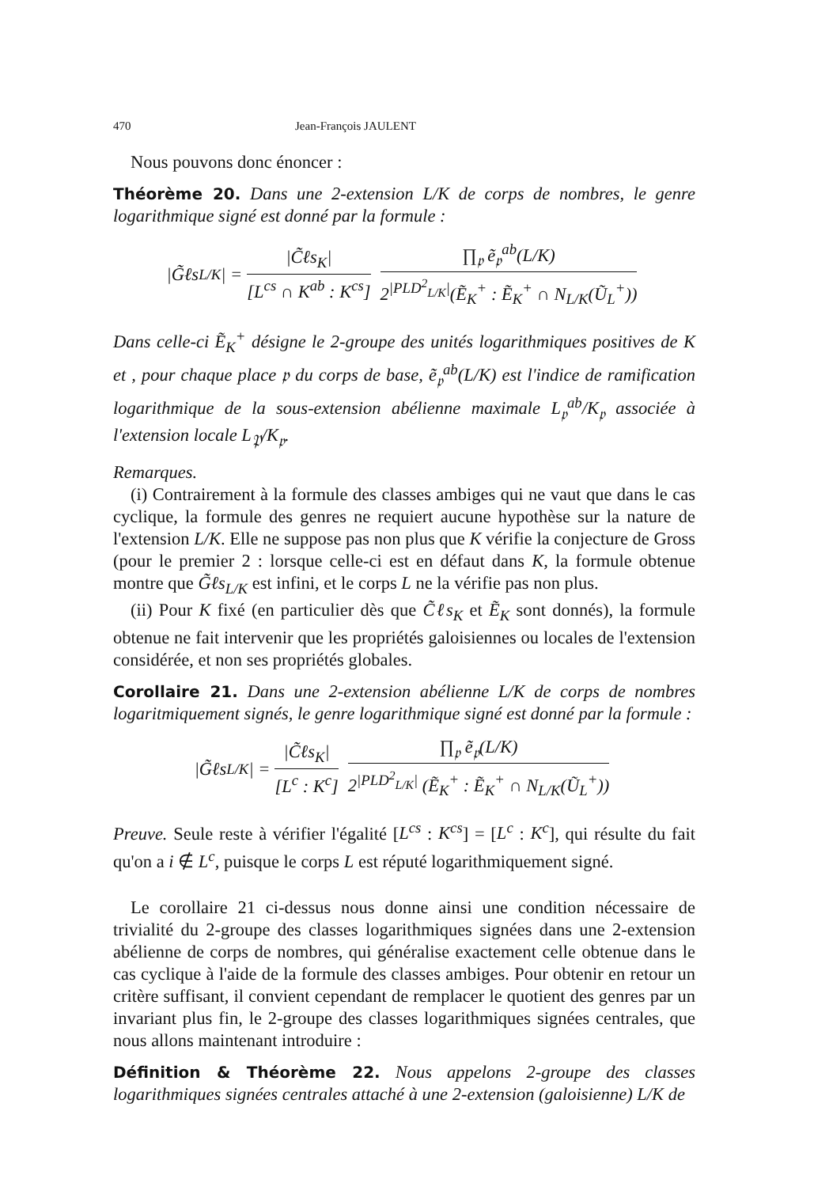470 Jean-François JAULENT
Nous pouvons donc énoncer :
Théorème 20. Dans une 2-extension L/K de corps de nombres, le genre logarithmique signé est donné par la formule :
|G̃ℓs<sub>L/K</sub>| = |C̃ℓs<sub>K</sub>| [L<sup>cs</sup> ∩ K<sup>ab</sup> : K<sup>cs</sup>] ∏<sub>𝔭</sub> ẽ<sub>𝔭</sub><sup>ab</sup>(L/K) 2<sup>|PLD<sup>2</sup><sub>L/K</sub>|</sup>(Ẽ<sub>K</sub><sup>+</sup> : Ẽ<sub>K</sub><sup>+</sup> ∩ N<sub>L/K</sub>(Ũ<sub>L</sub><sup>+</sup>))
Dans celle-ci Ẽ<sub>K</sub><sup>+</sup> désigne le 2-groupe des unités logarithmiques positives de K et , pour chaque place 𝔭 du corps de base, ẽ<sub>𝔭</sub><sup>ab</sup>(L/K) est l'indice de ramification logarithmique de la sous-extension abélienne maximale L<sub>𝔭</sub><sup>ab</sup>/K<sub>𝔭</sub> associée à l'extension locale L<sub>𝔓</sub>/K<sub>𝔭</sub>.
Remarques.
(i) Contrairement à la formule des classes ambiges qui ne vaut que dans le cas cyclique, la formule des genres ne requiert aucune hypothèse sur la nature de l'extension L/K. Elle ne suppose pas non plus que K vérifie la conjecture de Gross (pour le premier 2 : lorsque celle-ci est en défaut dans K, la formule obtenue montre que G̃ℓs<sub>L/K</sub> est infini, et le corps L ne la vérifie pas non plus.
(ii) Pour K fixé (en particulier dès que C̃ℓs<sub>K</sub> et Ẽ<sub>K</sub> sont donnés), la formule obtenue ne fait intervenir que les propriétés galoisiennes ou locales de l'extension considérée, et non ses propriétés globales.
Corollaire 21. Dans une 2-extension abélienne L/K de corps de nombres logaritmiquement signés, le genre logarithmique signé est donné par la formule :
|G̃ℓs<sub>L/K</sub>| = |C̃ℓs<sub>K</sub>| [L<sup>c</sup> : K<sup>c</sup>] ∏<sub>𝔭</sub> ẽ<sub>𝔭</sub>(L/K) 2<sup>|PLD<sup>2</sup><sub>L/K</sub>|</sup> (Ẽ<sub>K</sub><sup>+</sup> : Ẽ<sub>K</sub><sup>+</sup> ∩ N<sub>L/K</sub>(Ũ<sub>L</sub><sup>+</sup>))
Preuve. Seule reste à vérifier l'égalité [L<sup>cs</sup> : K<sup>cs</sup>] = [L<sup>c</sup> : K<sup>c</sup>], qui résulte du fait qu'on a i ∉ L<sup>c</sup>, puisque le corps L est réputé logarithmiquement signé.
Le corollaire 21 ci-dessus nous donne ainsi une condition nécessaire de trivialité du 2-groupe des classes logarithmiques signées dans une 2-extension abélienne de corps de nombres, qui généralise exactement celle obtenue dans le cas cyclique à l'aide de la formule des classes ambiges. Pour obtenir en retour un critère suffisant, il convient cependant de remplacer le quotient des genres par un invariant plus fin, le 2-groupe des classes logarithmiques signées centrales, que nous allons maintenant introduire :
Définition & Théorème 22. Nous appelons 2-groupe des classes logarithmiques signées centrales attaché à une 2-extension (galoisienne) L/K de